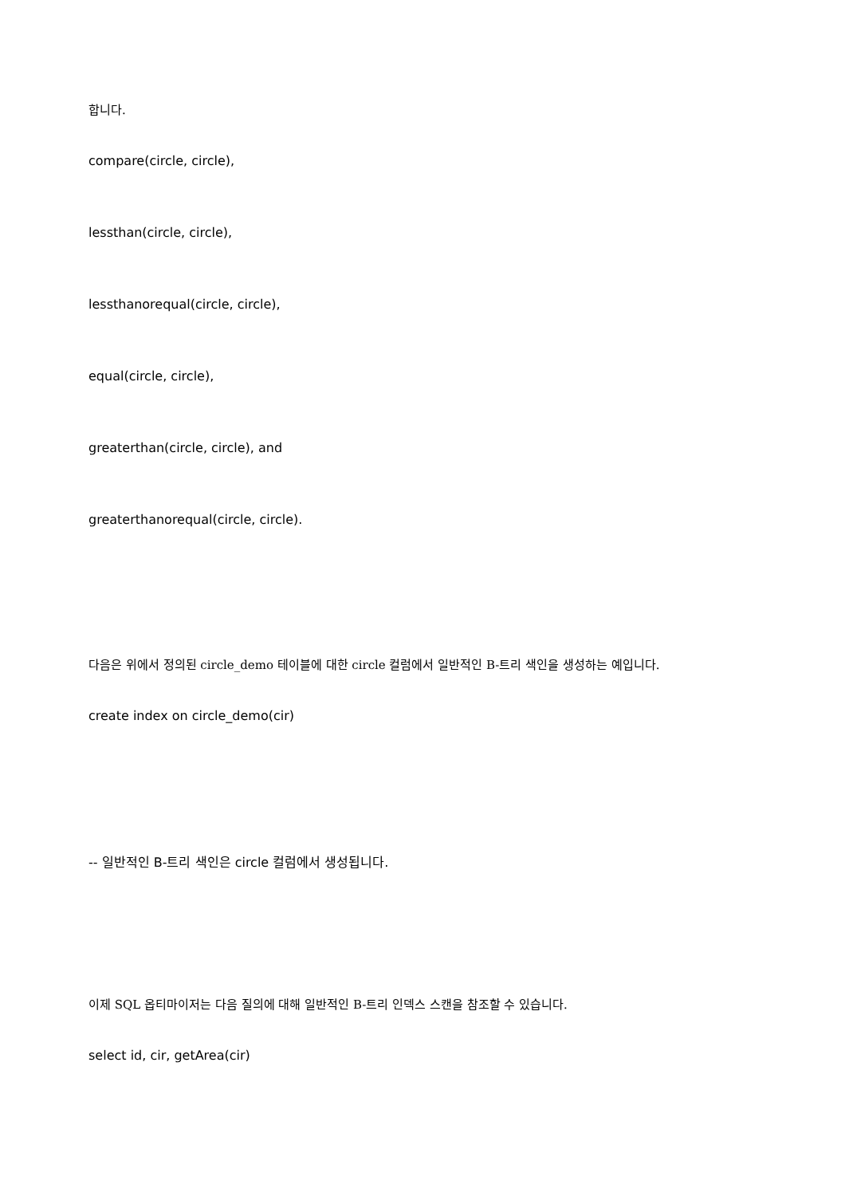합니다.
compare(circle, circle),
lessthan(circle, circle),
lessthanorequal(circle, circle),
equal(circle, circle),
greaterthan(circle, circle), and
greaterthanorequal(circle, circle).
다음은 위에서 정의된 circle_demo 테이블에 대한 circle 컬럼에서 일반적인 B-트리 색인을 생성하는 예입니다.
create index on circle_demo(cir)
-- 일반적인 B-트리 색인은 circle 컬럼에서 생성됩니다.
이제 SQL 옵티마이저는 다음 질의에 대해 일반적인 B-트리 인덱스 스캔을 참조할 수 있습니다.
select id, cir, getArea(cir)